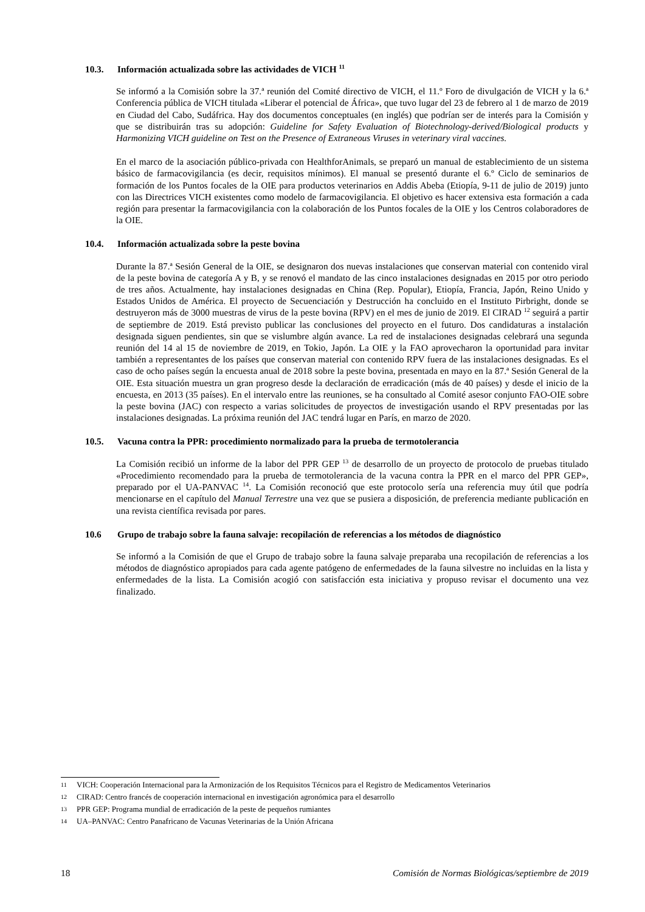10.3. Información actualizada sobre las actividades de VICH <sup>11</sup>
Se informó a la Comisión sobre la 37.ª reunión del Comité directivo de VICH, el 11.º Foro de divulgación de VICH y la 6.ª Conferencia pública de VICH titulada «Liberar el potencial de África», que tuvo lugar del 23 de febrero al 1 de marzo de 2019 en Ciudad del Cabo, Sudáfrica. Hay dos documentos conceptuales (en inglés) que podrían ser de interés para la Comisión y que se distribuirán tras su adopción: Guideline for Safety Evaluation of Biotechnology-derived/Biological products y Harmonizing VICH guideline on Test on the Presence of Extraneous Viruses in veterinary viral vaccines.
En el marco de la asociación público-privada con HealthforAnimals, se preparó un manual de establecimiento de un sistema básico de farmacovigilancia (es decir, requisitos mínimos). El manual se presentó durante el 6.º Ciclo de seminarios de formación de los Puntos focales de la OIE para productos veterinarios en Addis Abeba (Etiopía, 9-11 de julio de 2019) junto con las Directrices VICH existentes como modelo de farmacovigilancia. El objetivo es hacer extensiva esta formación a cada región para presentar la farmacovigilancia con la colaboración de los Puntos focales de la OIE y los Centros colaboradores de la OIE.
10.4. Información actualizada sobre la peste bovina
Durante la 87.ª Sesión General de la OIE, se designaron dos nuevas instalaciones que conservan material con contenido viral de la peste bovina de categoría A y B, y se renovó el mandato de las cinco instalaciones designadas en 2015 por otro periodo de tres años. Actualmente, hay instalaciones designadas en China (Rep. Popular), Etiopía, Francia, Japón, Reino Unido y Estados Unidos de América. El proyecto de Secuenciación y Destrucción ha concluido en el Instituto Pirbright, donde se destruyeron más de 3000 muestras de virus de la peste bovina (RPV) en el mes de junio de 2019. El CIRAD <sup>12</sup> seguirá a partir de septiembre de 2019. Está previsto publicar las conclusiones del proyecto en el futuro. Dos candidaturas a instalación designada siguen pendientes, sin que se vislumbre algún avance. La red de instalaciones designadas celebrará una segunda reunión del 14 al 15 de noviembre de 2019, en Tokio, Japón. La OIE y la FAO aprovecharon la oportunidad para invitar también a representantes de los países que conservan material con contenido RPV fuera de las instalaciones designadas. Es el caso de ocho países según la encuesta anual de 2018 sobre la peste bovina, presentada en mayo en la 87.ª Sesión General de la OIE. Esta situación muestra un gran progreso desde la declaración de erradicación (más de 40 países) y desde el inicio de la encuesta, en 2013 (35 países). En el intervalo entre las reuniones, se ha consultado al Comité asesor conjunto FAO-OIE sobre la peste bovina (JAC) con respecto a varias solicitudes de proyectos de investigación usando el RPV presentadas por las instalaciones designadas. La próxima reunión del JAC tendrá lugar en París, en marzo de 2020.
10.5. Vacuna contra la PPR: procedimiento normalizado para la prueba de termotolerancia
La Comisión recibió un informe de la labor del PPR GEP <sup>13</sup> de desarrollo de un proyecto de protocolo de pruebas titulado «Procedimiento recomendado para la prueba de termotolerancia de la vacuna contra la PPR en el marco del PPR GEP», preparado por el UA-PANVAC <sup>14</sup>. La Comisión reconoció que este protocolo sería una referencia muy útil que podría mencionarse en el capítulo del Manual Terrestre una vez que se pusiera a disposición, de preferencia mediante publicación en una revista científica revisada por pares.
10.6 Grupo de trabajo sobre la fauna salvaje: recopilación de referencias a los métodos de diagnóstico
Se informó a la Comisión de que el Grupo de trabajo sobre la fauna salvaje preparaba una recopilación de referencias a los métodos de diagnóstico apropiados para cada agente patógeno de enfermedades de la fauna silvestre no incluidas en la lista y enfermedades de la lista. La Comisión acogió con satisfacción esta iniciativa y propuso revisar el documento una vez finalizado.
11 VICH: Cooperación Internacional para la Armonización de los Requisitos Técnicos para el Registro de Medicamentos Veterinarios
12 CIRAD: Centro francés de cooperación internacional en investigación agronómica para el desarrollo
13 PPR GEP: Programa mundial de erradicación de la peste de pequeños rumiantes
14 UA–PANVAC: Centro Panafricano de Vacunas Veterinarias de la Unión Africana
18 Comisión de Normas Biológicas/septiembre de 2019